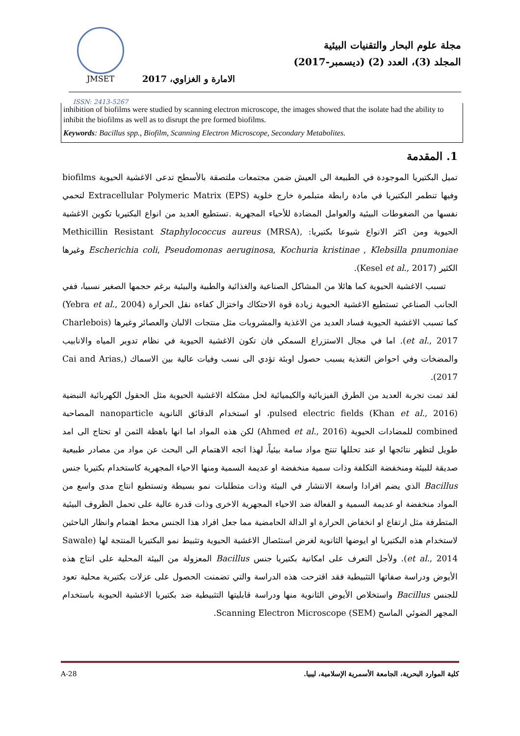JMSET
ISSN: 2413-5267
مجلة علوم البحار والتقنيات البيئية
المجلد (3)، العدد (2) (ديسمبر-2017)
الامارة و الغزاوي، 2017
inhibition of biofilms were studied by scanning electron microscope, the images showed that the isolate had the ability to inhibit the biofilms as well as to disrupt the pre formed biofilms.
Keywords: Bacillus spp., Biofilm, Scanning Electron Microscope, Secondary Metabolites.
1. المقدمة
تميل البكتيريا الموجودة في الطبيعة الى العيش ضمن مجتمعات ملتصقة بالأسطح تدعى الاغشية الحيوية biofilms وفيها تنطمر البكتيريا في مادة رابطة متبلمرة خارج خلوية Extracellular Polymeric Matrix (EPS) لتحمي نفسها من الضغوطات البيئية والعوامل المضادة للأحياء المجهرية .تستطيع العديد من انواع البكتيريا تكوين الاغشية الحيوية ومن اكثر الانواع شيوعا بكتيريا: Methicillin Resistant Staphylococcus aureus (MRSA), Escherichia coli, Pseudomonas aeruginosa, Kochuria kristinae , Klebsilla pnumoniae وغيرها الكثير (Kesel et al., 2017).
تسبب الاغشية الحيوية كما هائلا من المشاكل الصناعية والغذائية والطبية والبيئية برغم حجمها الصغير نسبيا، ففي الجانب الصناعي تستطيع الاغشية الحيوية زيادة قوة الاحتكاك واختزال كفاءة نقل الحرارة (Yebra et al., 2004) كما تسبب الاغشية الحيوية فساد العديد من الاغذية والمشروبات مثل منتجات الالبان والعصائر وغيرها (Charlebois et al., 2017). اما في مجال الاستزراع السمكي فان تكون الاغشية الحيوية في نظام تدوير المياه والانابيب والمضخات وفي احواض التغذية يسبب حصول اوبئة تؤدي الى نسب وفيات عالية بين الاسماك (Cai and Arias, 2017).
لقد تمت تجربة العديد من الطرق الفيزيائية والكيميائية لحل مشكلة الاغشية الحيوية مثل الحقول الكهربائية النبضية pulsed electric fields (Khan et al., 2016)، او استخدام الدقائق النانوية nanoparticle المصاحبة combined للمضادات الحيوية (Ahmed et al., 2016) لكن هذه المواد اما انها باهظة الثمن او تحتاج الى امد طويل لتظهر نتائجها او عند تحللها تنتج مواد سامة بيئياً، لهذا اتجه الاهتمام الى البحث عن مواد من مصادر طبيعية صديقة للبيئة ومنخفضة التكلفة وذات سمية منخفضة او عديمة السمية ومنها الاحياء المجهرية كاستخدام بكتيريا جنس Bacillus الذي يضم افرادا واسعة الانتشار في البيئة وذات متطلبات نمو بسيطة وتستطيع انتاج مدى واسع من المواد منخفضة او عديمة السمية و الفعالة ضد الاحياء المجهرية الاخرى وذات قدرة عالية على تحمل الظروف البيئية المتطرفة مثل ارتفاع او انخفاض الحرارة او الدالة الحامضية مما جعل افراد هذا الجنس محط اهتمام وانظار الباحثين لاستخدام هذه البكتيريا او ايوضها الثانوية لغرض استئصال الاغشية الحيوية وتثبيط نمو البكتيريا المنتجة لها (Sawale et al., 2014). ولأجل التعرف على امكانية بكتيريا جنس Bacillus المعزولة من البيئة المحلية على انتاج هذه الأيوض ودراسة صفاتها التثبيطية فقد اقترحت هذه الدراسة والتي تضمنت الحصول على عزلات بكتيرية محلية تعود للجنس Bacillus واستخلاص الأيوض الثانوية منها ودراسة قابليتها التثبيطية ضد بكتيريا الاغشية الحيوية باستخدام المجهر الضوئي الماسح Scanning Electron Microscope (SEM).
A-28 كلية الموارد البحرية، الجامعة الأسمرية الإسلامية، ليبيا.